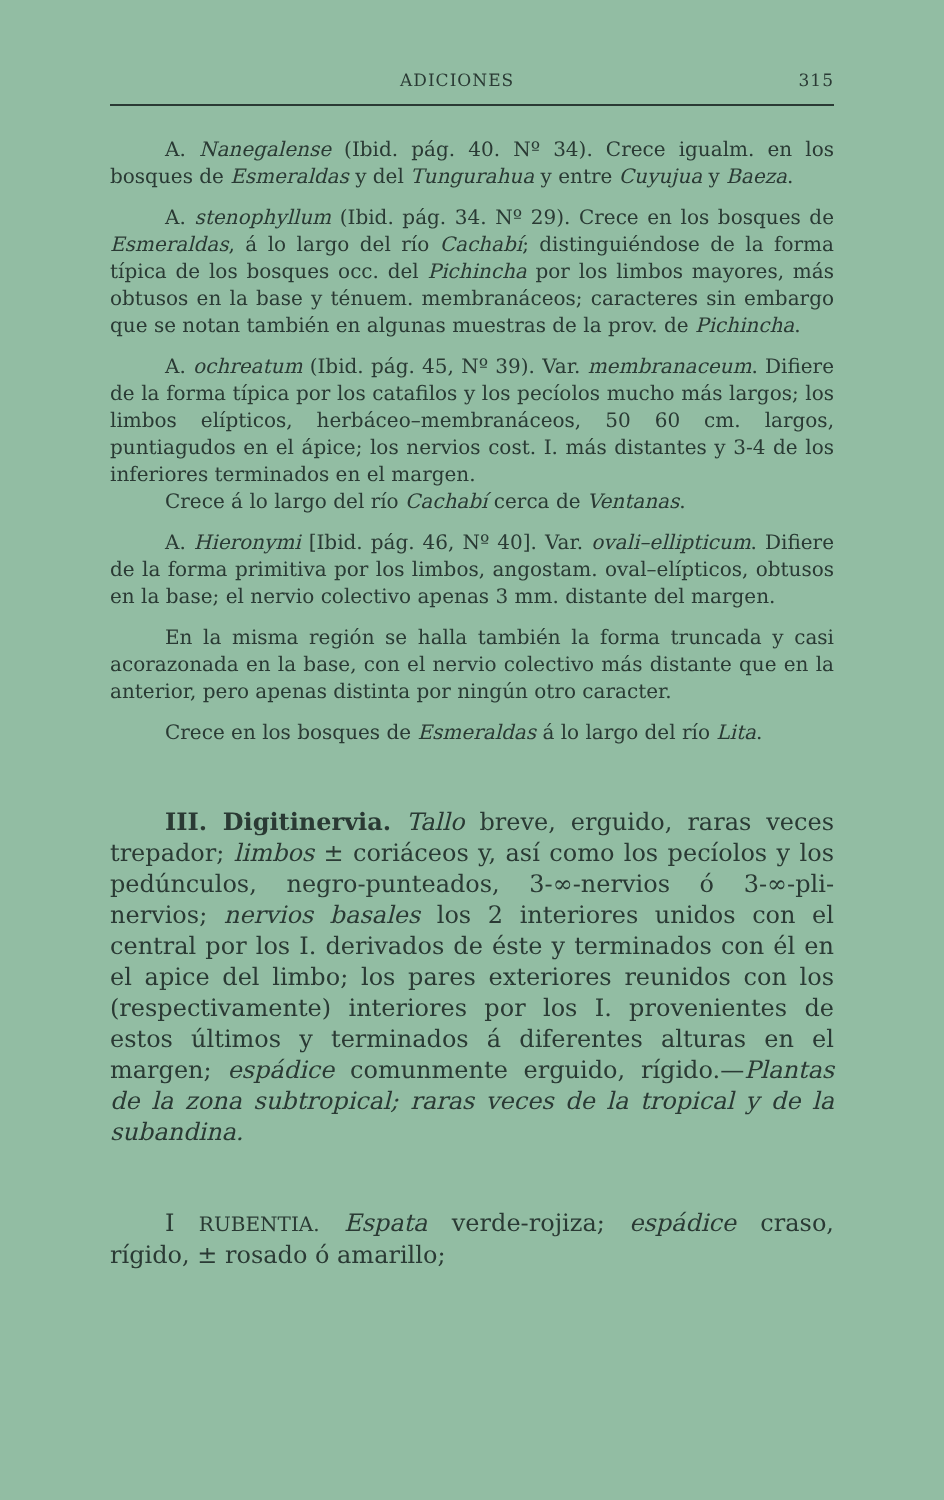ADICIONES 315
A. Nanegalense (Ibid. pág. 40. Nº 34). Crece igualm. en los bosques de Esmeraldas y del Tungurahua y entre Cuyujua y Baeza.
A. stenophyllum (Ibid. pág. 34. Nº 29). Crece en los bosques de Esmeraldas, á lo largo del río Cachabí; distinguiéndose de la forma típica de los bosques occ. del Pichincha por los limbos mayores, más obtusos en la base y ténuem. membranáceos; caracteres sin embargo que se notan también en algunas muestras de la prov. de Pichincha.
A. ochreatum (Ibid. pág. 45, Nº 39). Var. membranaceum. Difiere de la forma típica por los catafilos y los pecíolos mucho más largos; los limbos elípticos, herbáceo–membranáceos, 50 60 cm. largos, puntiagudos en el ápice; los nervios cost. I. más distantes y 3-4 de los inferiores terminados en el margen.
Crece á lo largo del río Cachabí cerca de Ventanas.
A. Hieronymi [Ibid. pág. 46, Nº 40]. Var. ovali–ellipticum. Difiere de la forma primitiva por los limbos, angostam. oval–elípticos, obtusos en la base; el nervio colectivo apenas 3 mm. distante del margen.
En la misma región se halla también la forma truncada y casi acorazonada en la base, con el nervio colectivo más distante que en la anterior, pero apenas distinta por ningún otro caracter.
Crece en los bosques de Esmeraldas á lo largo del río Lita.
III. Digitinervia. Tallo breve, erguido, raras veces trepador; limbos ± coriáceos y, así como los pecíolos y los pedúnculos, negro-punteados, 3-∞-nervios ó 3-∞-pli-nervios; nervios basales los 2 interiores unidos con el central por los I. derivados de éste y terminados con él en el apice del limbo; los pares exteriores reunidos con los (respectivamente) interiores por los I. provenientes de estos últimos y terminados á diferentes alturas en el margen; espádice comunmente erguido, rígido.—Plantas de la zona subtropical; raras veces de la tropical y de la subandina.
I RUBENTIA. Espata verde-rojiza; espádice craso, rígido, ± rosado ó amarillo;